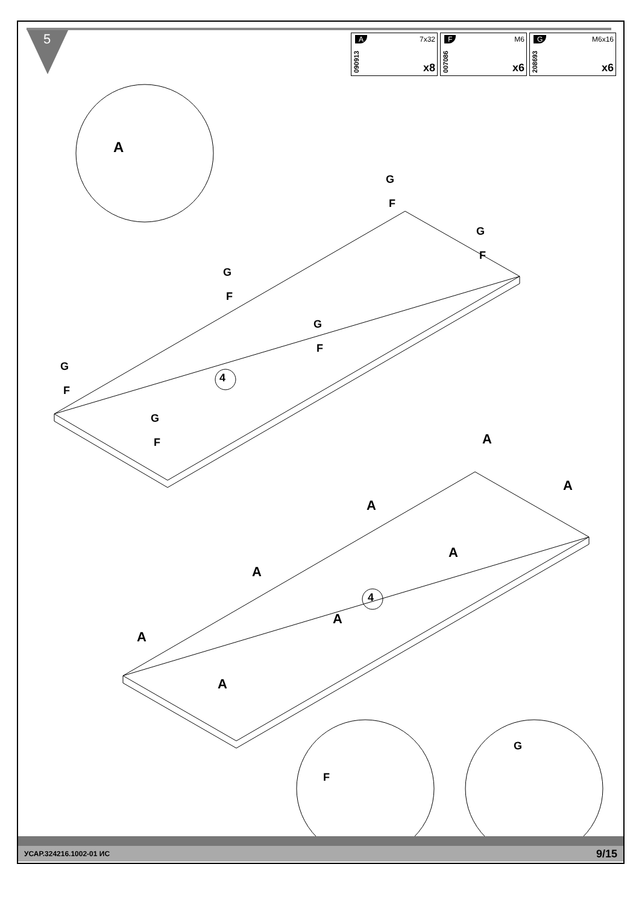5
A
090913
7x32
x8
F
007086
M6
x6
G
208693
M6x16
x6
A
4
4
G
F
G
F
G
F
G
F
G
F
G
F A
A
A
A
A
A
A
A
F
G
УСАР.324216.1002-01 ИС 9/15